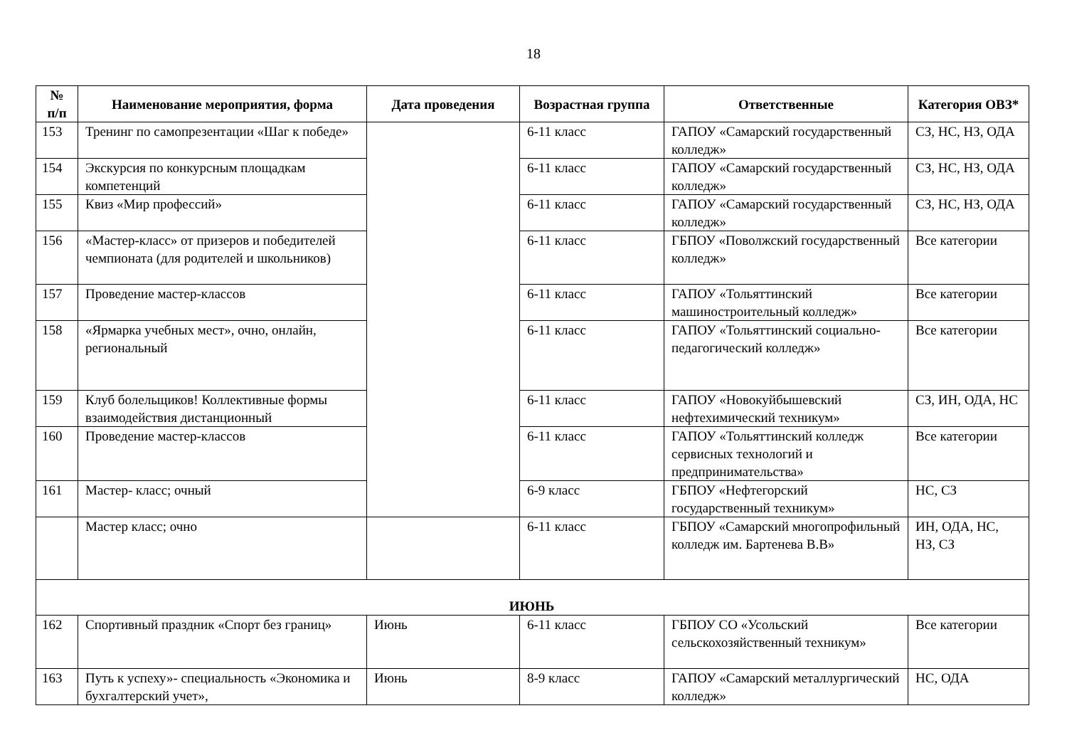18
| № п/п | Наименование мероприятия, форма | Дата проведения | Возрастная группа | Ответственные | Категория ОВЗ* |
| --- | --- | --- | --- | --- | --- |
| 153 | Тренинг по самопрезентации «Шаг к победе» | | 6-11 класс | ГАПОУ «Самарский государственный колледж» | СЗ, НС, НЗ, ОДА |
| 154 | Экскурсия по конкурсным площадкам компетенций | | 6-11 класс | ГАПОУ «Самарский государственный колледж» | СЗ, НС, НЗ, ОДА |
| 155 | Квиз «Мир профессий» | | 6-11 класс | ГАПОУ «Самарский государственный колледж» | СЗ, НС, НЗ, ОДА |
| 156 | «Мастер-класс» от призеров и победителей чемпионата (для родителей и школьников) | | 6-11 класс | ГБПОУ «Поволжский государственный колледж» | Все категории |
| 157 | Проведение мастер-классов | | 6-11 класс | ГАПОУ «Тольяттинский машиностроительный колледж» | Все категории |
| 158 | «Ярмарка учебных мест», очно, онлайн, региональный | | 6-11 класс | ГАПОУ «Тольяттинский социально-педагогический колледж» | Все категории |
| 159 | Клуб болельщиков! Коллективные формы взаимодействия дистанционный | | 6-11 класс | ГАПОУ «Новокуйбышевский нефтехимический техникум» | СЗ, ИН, ОДА, НС |
| 160 | Проведение мастер-классов | | 6-11 класс | ГАПОУ «Тольяттинский колледж сервисных технологий и предпринимательства» | Все категории |
| 161 | Мастер- класс; очный | | 6-9 класс | ГБПОУ «Нефтегорский государственный техникум» | НС, СЗ |
| | Мастер класс; очно | | 6-11 класс | ГБПОУ «Самарский многопрофильный колледж им. Бартенева В.В» | ИН, ОДА, НС, НЗ, СЗ |
| ИЮНЬ | | | | | |
| 162 | Спортивный праздник «Спорт без границ» | Июнь | 6-11 класс | ГБПОУ СО «Усольский сельскохозяйственный техникум» | Все категории |
| 163 | Путь к успеху»- специальность «Экономика и бухгалтерский учет», | Июнь | 8-9 класс | ГАПОУ «Самарский металлургический колледж» | НС, ОДА |